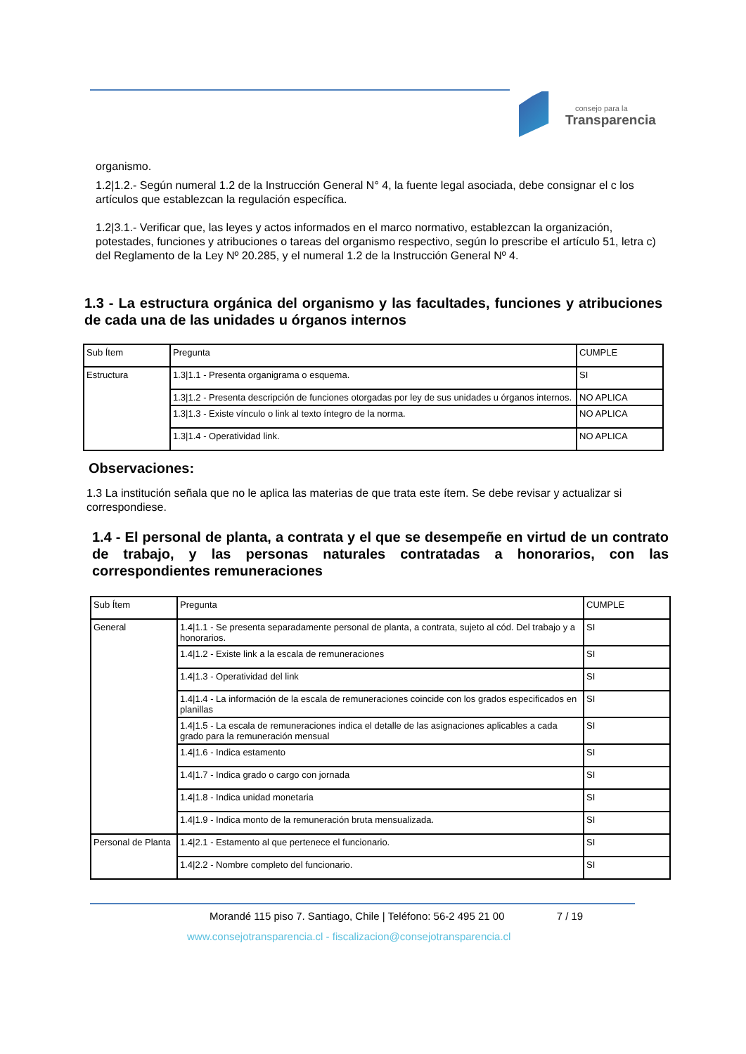consejo para la
Transparencia
organismo.
1.2|1.2.- Según numeral 1.2 de la Instrucción General N° 4, la fuente legal asociada, debe consignar el c los artículos que establezcan la regulación específica.
1.2|3.1.- Verificar que, las leyes y actos informados en el marco normativo, establezcan la organización, potestades, funciones y atribuciones o tareas del organismo respectivo, según lo prescribe el artículo 51, letra c) del Reglamento de la Ley Nº 20.285, y el numeral 1.2 de la Instrucción General Nº 4.
1.3 - La estructura orgánica del organismo y las facultades, funciones y atribuciones de cada una de las unidades u órganos internos
| Sub Ítem | Pregunta | CUMPLE |
| Estructura | 1.3/1.1 - Presenta organigrama o esquema. | SI |
| | 1.3/1.2 - Presenta descripción de funciones otorgadas por ley de sus unidades u órganos internos. | NO APLICA |
| | 1.3/1.3 - Existe vínculo o link al texto íntegro de la norma. | NO APLICA |
| | 1.3/1.4 - Operatividad link. | NO APLICA |
Observaciones:
1.3 La institución señala que no le aplica las materias de que trata este ítem. Se debe revisar y actualizar si correspondiese.
1.4 - El personal de planta, a contrata y el que se desempeñe en virtud de un contrato de trabajo, y las personas naturales contratadas a honorarios, con las correspondientes remuneraciones
| Sub Ítem | Pregunta | CUMPLE |
| General | 1.4/1.1 - Se presenta separadamente personal de planta, a contrata, sujeto al cód. Del trabajo y a honorarios. | SI |
| | 1.4/1.2 - Existe link a la escala de remuneraciones | SI |
| | 1.4/1.3 - Operatividad del link | SI |
| | 1.4/1.4 - La información de la escala de remuneraciones coincide con los grados especificados en planillas | SI |
| | 1.4/1.5 - La escala de remuneraciones indica el detalle de las asignaciones aplicables a cada grado para la remuneración mensual | SI |
| | 1.4/1.6 - Indica estamento | SI |
| | 1.4/1.7 - Indica grado o cargo con jornada | SI |
| | 1.4/1.8 - Indica unidad monetaria | SI |
| | 1.4/1.9 - Indica monto de la remuneración bruta mensualizada. | SI |
| Personal de Planta | 1.4/2.1 - Estamento al que pertenece el funcionario. | SI |
| | 1.4/2.2 - Nombre completo del funcionario. | SI |
Morandé 115 piso 7. Santiago, Chile | Teléfono: 56-2 495 21 00 7 / 19
www.consejotransparencia.cl - fiscalizacion@consejotransparencia.cl